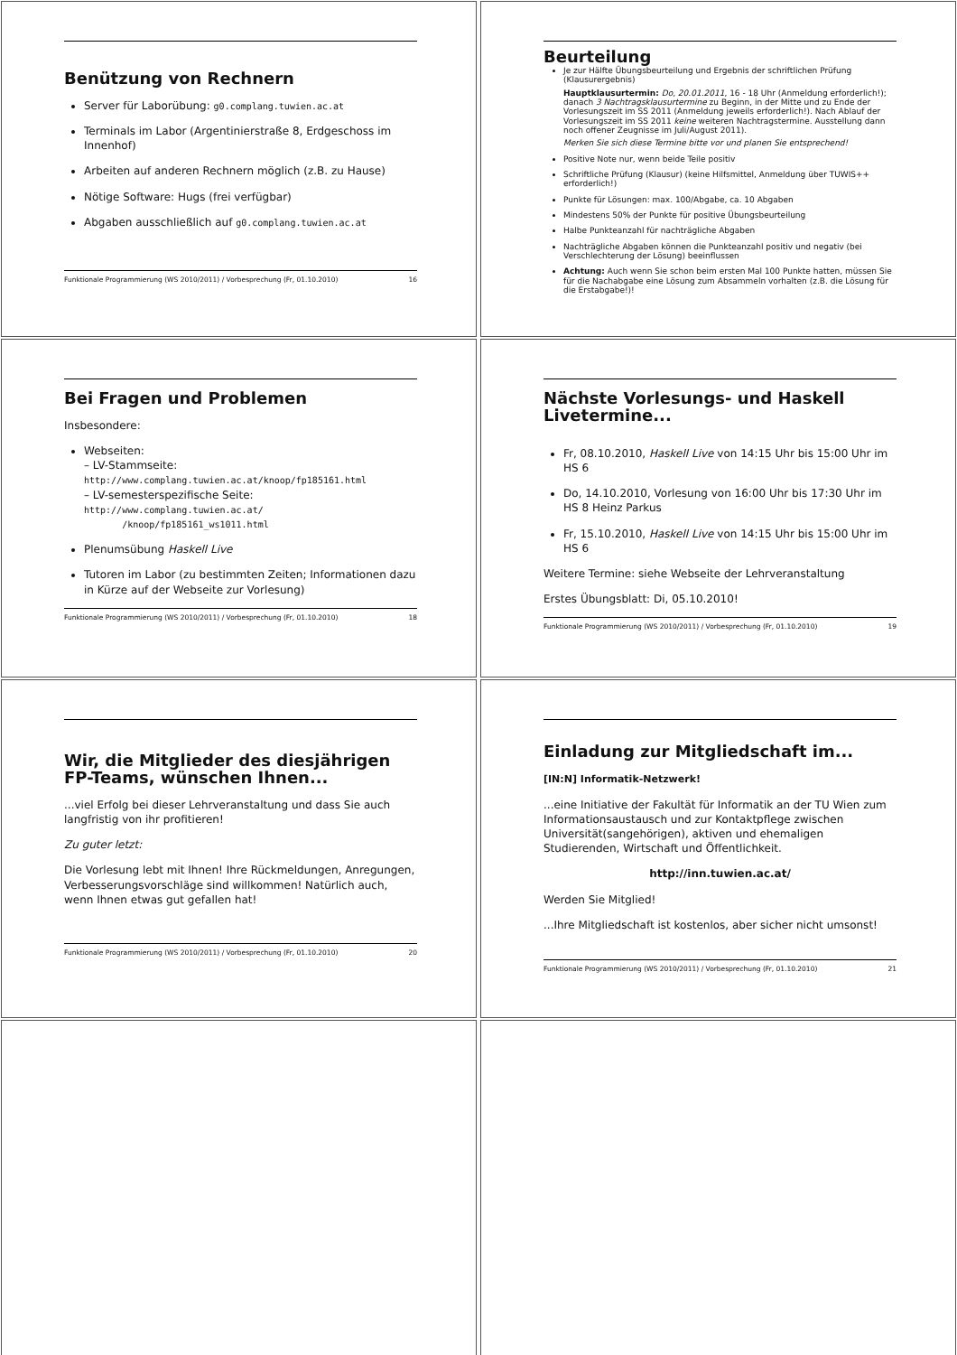Benützung von Rechnern
Server für Laborübung: g0.complang.tuwien.ac.at
Terminals im Labor (Argentinierstraße 8, Erdgeschoss im Innenhof)
Arbeiten auf anderen Rechnern möglich (z.B. zu Hause)
Nötige Software: Hugs (frei verfügbar)
Abgaben ausschließlich auf g0.complang.tuwien.ac.at
Funktionale Programmierung (WS 2010/2011) / Vorbesprechung (Fr, 01.10.2010) 16
Beurteilung
Je zur Hälfte Übungsbeurteilung und Ergebnis der schriftlichen Prüfung (Klausurergebnis)
Hauptklausurtermin: Do, 20.01.2011, 16 - 18 Uhr (Anmeldung erforderlich!); danach 3 Nachtragsklausurtermine zu Beginn, in der Mitte und zu Ende der Vorlesungszeit im SS 2011 (Anmeldung jeweils erforderlich!). Nach Ablauf der Vorlesungszeit im SS 2011 keine weiteren Nachtragstermine. Ausstellung dann noch offener Zeugnisse im Juli/August 2011).
Merken Sie sich diese Termine bitte vor und planen Sie entsprechend!
Positive Note nur, wenn beide Teile positiv
Schriftliche Prüfung (Klausur) (keine Hilfsmittel, Anmeldung über TUWIS++ erforderlich!)
Punkte für Lösungen: max. 100/Abgabe, ca. 10 Abgaben
Mindestens 50% der Punkte für positive Übungsbeurteilung
Halbe Punkteanzahl für nachträgliche Abgaben
Nachträgliche Abgaben können die Punkteanzahl positiv und negativ (bei Verschlechterung der Lösung) beeinflussen
Achtung: Auch wenn Sie schon beim ersten Mal 100 Punkte hatten, müssen Sie für die Nachabgabe eine Lösung zum Absammeln vorhalten (z.B. die Lösung für die Erstabgabe!)!
Bei Fragen und Problemen
Insbesondere:
Webseiten:
– LV-Stammseite:
http://www.complang.tuwien.ac.at/knoop/fp185161.html
– LV-semesterspezifische Seite:
http://www.complang.tuwien.ac.at/
/knoop/fp185161_ws1011.html
Plenumsübung Haskell Live
Tutoren im Labor (zu bestimmten Zeiten; Informationen dazu in Kürze auf der Webseite zur Vorlesung)
Funktionale Programmierung (WS 2010/2011) / Vorbesprechung (Fr, 01.10.2010) 18
Nächste Vorlesungs- und Haskell Livetermine...
Fr, 08.10.2010, Haskell Live von 14:15 Uhr bis 15:00 Uhr im HS 6
Do, 14.10.2010, Vorlesung von 16:00 Uhr bis 17:30 Uhr im HS 8 Heinz Parkus
Fr, 15.10.2010, Haskell Live von 14:15 Uhr bis 15:00 Uhr im HS 6
Weitere Termine: siehe Webseite der Lehrveranstaltung
Erstes Übungsblatt: Di, 05.10.2010!
Funktionale Programmierung (WS 2010/2011) / Vorbesprechung (Fr, 01.10.2010) 19
Wir, die Mitglieder des diesjährigen FP-Teams, wünschen Ihnen...
...viel Erfolg bei dieser Lehrveranstaltung und dass Sie auch langfristig von ihr profitieren!
Zu guter letzt:
Die Vorlesung lebt mit Ihnen! Ihre Rückmeldungen, Anregungen, Verbesserungsvorschläge sind willkommen! Natürlich auch, wenn Ihnen etwas gut gefallen hat!
Funktionale Programmierung (WS 2010/2011) / Vorbesprechung (Fr, 01.10.2010) 20
Einladung zur Mitgliedschaft im...
[IN:N] Informatik-Netzwerk!
...eine Initiative der Fakultät für Informatik an der TU Wien zum Informationsaustausch und zur Kontaktpflege zwischen Universität(sangehörigen), aktiven und ehemaligen Studierenden, Wirtschaft und Öffentlichkeit.
http://inn.tuwien.ac.at/
Werden Sie Mitglied!
...Ihre Mitgliedschaft ist kostenlos, aber sicher nicht umsonst!
Funktionale Programmierung (WS 2010/2011) / Vorbesprechung (Fr, 01.10.2010) 21